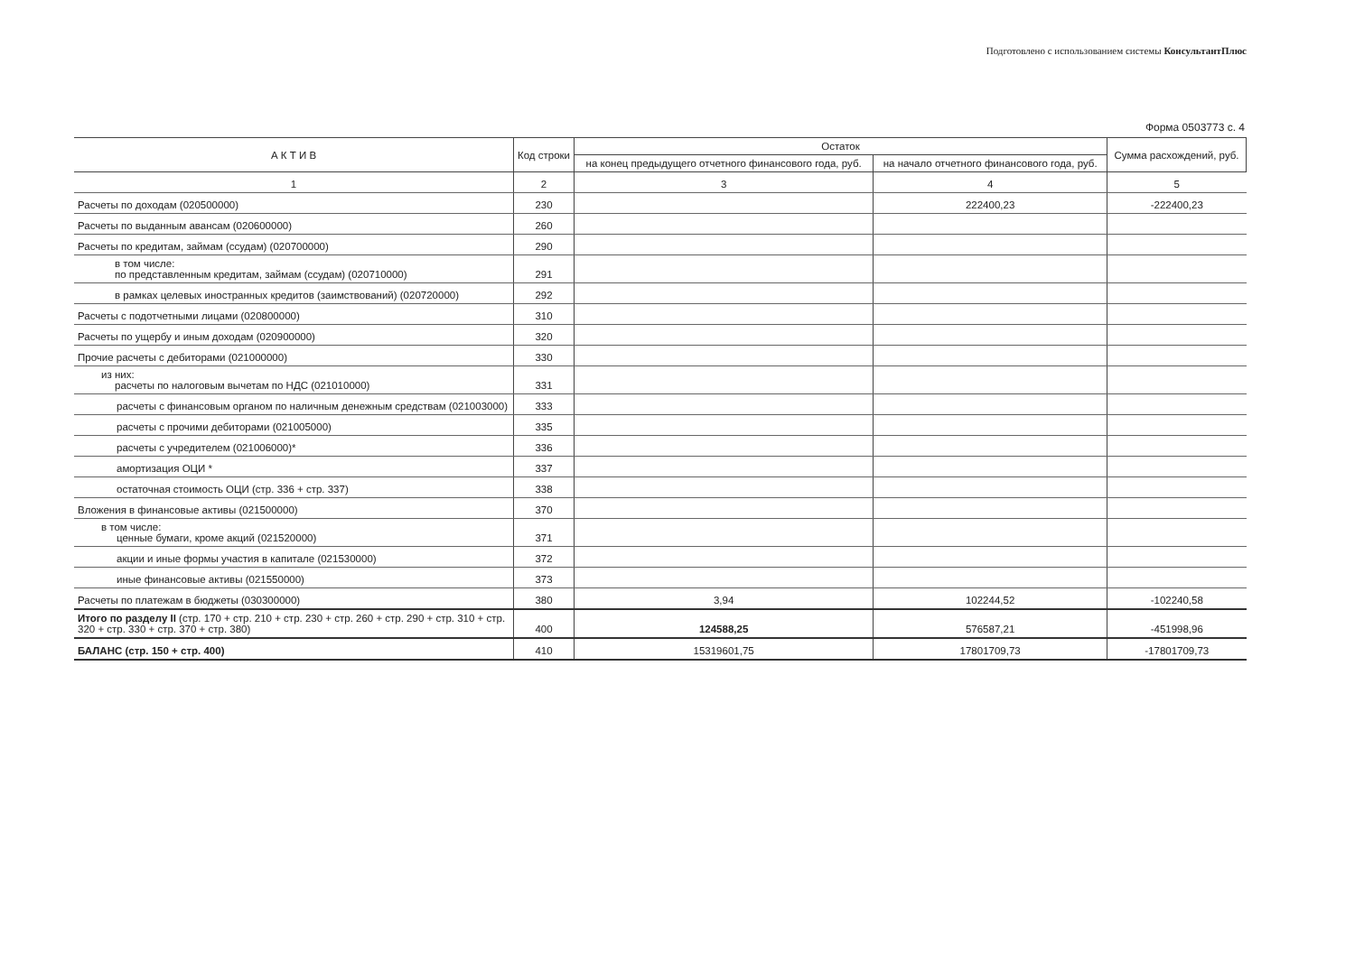Подготовлено с использованием системы КонсультантПлюс
Форма 0503773 с. 4
| А К Т И В | Код строки | Остаток | | Сумма расхождений, руб. |
| --- | --- | --- | --- | --- |
| | | на конец предыдущего отчетного финансового года, руб. | на начало отчетного финансового года, руб. | |
| 1 | 2 | 3 | 4 | 5 |
| Расчеты по доходам (020500000) | 230 | | 222400,23 | -222400,23 |
| Расчеты по выданным авансам (020600000) | 260 | | | |
| Расчеты по кредитам, займам (ссудам) (020700000) | 290 | | | |
| в том числе: по представленным кредитам, займам (ссудам) (020710000) | 291 | | | |
| в рамках целевых иностранных кредитов (заимствований) (020720000) | 292 | | | |
| Расчеты с подотчетными лицами (020800000) | 310 | | | |
| Расчеты по ущербу и иным доходам (020900000) | 320 | | | |
| Прочие расчеты с дебиторами (021000000) | 330 | | | |
| из них: расчеты по налоговым вычетам по НДС (021010000) | 331 | | | |
| расчеты с финансовым органом по наличным денежным средствам (021003000) | 333 | | | |
| расчеты с прочими дебиторами (021005000) | 335 | | | |
| расчеты с учредителем (021006000)* | 336 | | | |
| амортизация ОЦИ * | 337 | | | |
| остаточная стоимость ОЦИ (стр. 336 + стр. 337) | 338 | | | |
| Вложения в финансовые активы (021500000) | 370 | | | |
| в том числе: ценные бумаги, кроме акций (021520000) | 371 | | | |
| акции и иные формы участия в капитале (021530000) | 372 | | | |
| иные финансовые активы (021550000) | 373 | | | |
| Расчеты по платежам в бюджеты (030300000) | 380 | 3,94 | 102244,52 | -102240,58 |
| Итого по разделу II (стр. 170 + стр. 210 + стр. 230 + стр. 260 + стр. 290 + стр. 310 + стр. 320 + стр. 330 + стр. 370 + стр. 380) | 400 | 124588,25 | 576587,21 | -451998,96 |
| БАЛАНС (стр. 150 + стр. 400) | 410 | 15319601,75 | 17801709,73 | -17801709,73 |